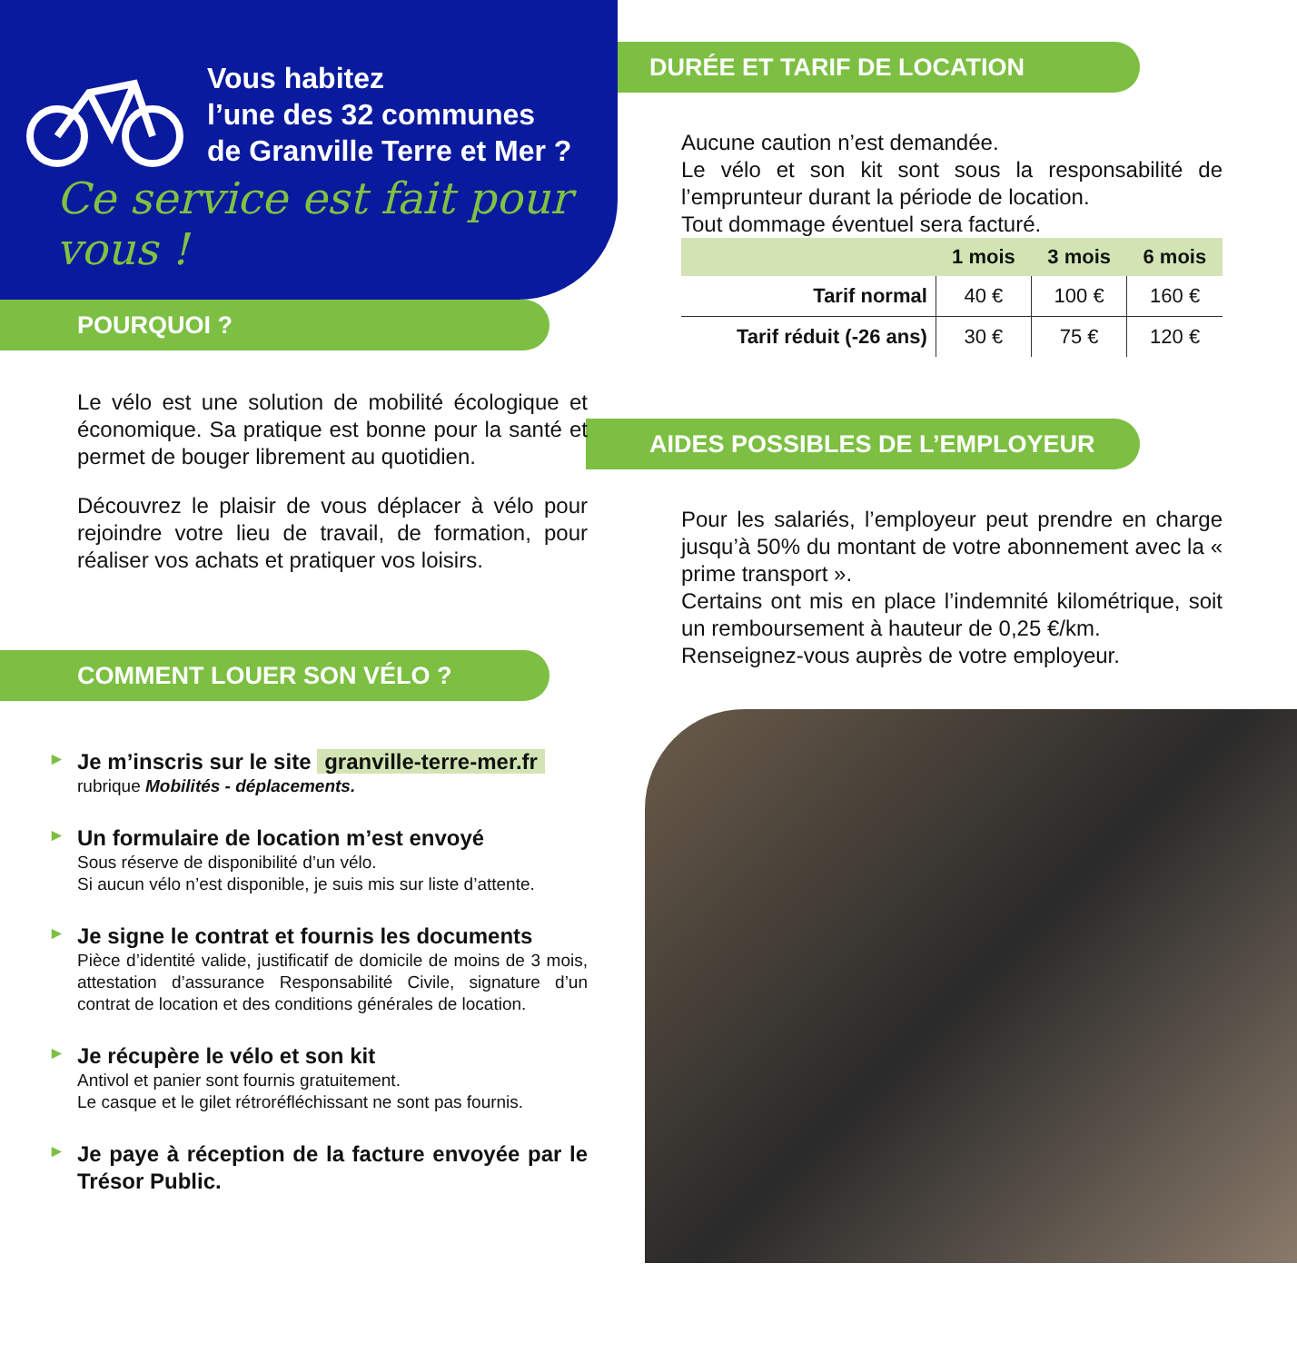Vous habitez
l’une des 32 communes
de Granville Terre et Mer ?
Ce service est fait pour vous !
POURQUOI ?
Le vélo est une solution de mobilité écologique et économique. Sa pratique est bonne pour la santé et permet de bouger librement au quotidien.
Découvrez le plaisir de vous déplacer à vélo pour rejoindre votre lieu de travail, de formation, pour réaliser vos achats et pratiquer vos loisirs.
COMMENT LOUER SON VÉLO ?
►
Je m’inscris sur le site granville-terre-mer.fr
rubrique Mobilités - déplacements.
►
Un formulaire de location m’est envoyé
Sous réserve de disponibilité d’un vélo.
Si aucun vélo n’est disponible, je suis mis sur liste d’attente.
►
Je signe le contrat et fournis les documents
Pièce d’identité valide, justificatif de domicile de moins de 3 mois, attestation d’assurance Responsabilité Civile, signature d’un contrat de location et des conditions générales de location.
►
Je récupère le vélo et son kit
Antivol et panier sont fournis gratuitement.
Le casque et le gilet rétroréfléchissant ne sont pas fournis.
►
Je paye à réception de la facture envoyée par le Trésor Public.
DURÉE ET TARIF DE LOCATION
Aucune caution n’est demandée.
Le vélo et son kit sont sous la responsabilité de l’emprunteur durant la période de location.
Tout dommage éventuel sera facturé.
| | 1 mois | 3 mois | 6 mois |
| --- | --- | --- | --- |
| Tarif normal | 40 € | 100 € | 160 € |
| Tarif réduit (-26 ans) | 30 € | 75 € | 120 € |
AIDES POSSIBLES DE L’EMPLOYEUR
Pour les salariés, l’employeur peut prendre en charge jusqu’à 50% du montant de votre abonnement avec la « prime transport ».
Certains ont mis en place l’indemnité kilométrique, soit un remboursement à hauteur de 0,25 €/km.
Renseignez-vous auprès de votre employeur.